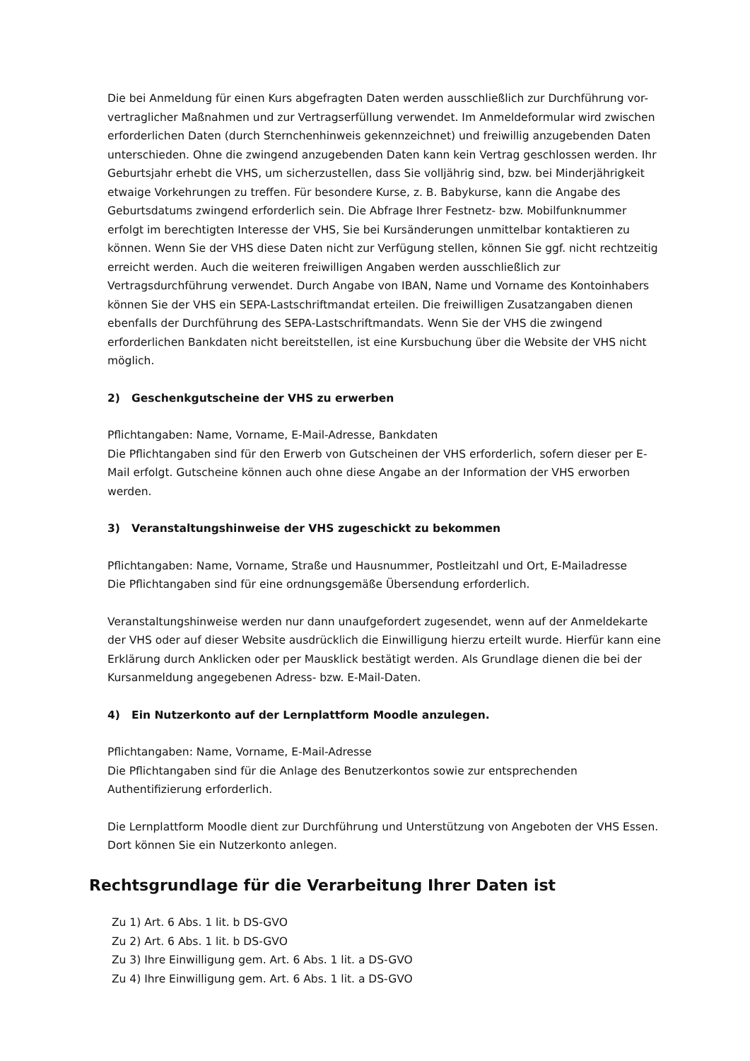Die bei Anmeldung für einen Kurs abgefragten Daten werden ausschließlich zur Durchführung vor-vertraglicher Maßnahmen und zur Vertragserfüllung verwendet. Im Anmeldeformular wird zwischen erforderlichen Daten (durch Sternchenhinweis gekennzeichnet) und freiwillig anzugebenden Daten unterschieden. Ohne die zwingend anzugebenden Daten kann kein Vertrag geschlossen werden. Ihr Geburtsjahr erhebt die VHS, um sicherzustellen, dass Sie volljährig sind, bzw. bei Minderjährigkeit etwaige Vorkehrungen zu treffen. Für besondere Kurse, z. B. Babykurse, kann die Angabe des Geburtsdatums zwingend erforderlich sein. Die Abfrage Ihrer Festnetz- bzw. Mobilfunknummer erfolgt im berechtigten Interesse der VHS, Sie bei Kursänderungen unmittelbar kontaktieren zu können. Wenn Sie der VHS diese Daten nicht zur Verfügung stellen, können Sie ggf. nicht rechtzeitig erreicht werden. Auch die weiteren freiwilligen Angaben werden ausschließlich zur Vertragsdurchführung verwendet. Durch Angabe von IBAN, Name und Vorname des Kontoinhabers können Sie der VHS ein SEPA-Lastschriftmandat erteilen. Die freiwilligen Zusatzangaben dienen ebenfalls der Durchführung des SEPA-Lastschriftmandats. Wenn Sie der VHS die zwingend erforderlichen Bankdaten nicht bereitstellen, ist eine Kursbuchung über die Website der VHS nicht möglich.
2) Geschenkgutscheine der VHS zu erwerben
Pflichtangaben: Name, Vorname, E-Mail-Adresse, Bankdaten
Die Pflichtangaben sind für den Erwerb von Gutscheinen der VHS erforderlich, sofern dieser per E-Mail erfolgt. Gutscheine können auch ohne diese Angabe an der Information der VHS erworben werden.
3) Veranstaltungshinweise der VHS zugeschickt zu bekommen
Pflichtangaben: Name, Vorname, Straße und Hausnummer, Postleitzahl und Ort, E-Mailadresse
Die Pflichtangaben sind für eine ordnungsgemäße Übersendung erforderlich.
Veranstaltungshinweise werden nur dann unaufgefordert zugesendet, wenn auf der Anmeldekarte der VHS oder auf dieser Website ausdrücklich die Einwilligung hierzu erteilt wurde. Hierfür kann eine Erklärung durch Anklicken oder per Mausklick bestätigt werden. Als Grundlage dienen die bei der Kursanmeldung angegebenen Adress- bzw. E-Mail-Daten.
4) Ein Nutzerkonto auf der Lernplattform Moodle anzulegen.
Pflichtangaben: Name, Vorname, E-Mail-Adresse
Die Pflichtangaben sind für die Anlage des Benutzerkontos sowie zur entsprechenden Authentifizierung erforderlich.
Die Lernplattform Moodle dient zur Durchführung und Unterstützung von Angeboten der VHS Essen. Dort können Sie ein Nutzerkonto anlegen.
Rechtsgrundlage für die Verarbeitung Ihrer Daten ist
Zu 1) Art. 6 Abs. 1 lit. b DS-GVO
Zu 2) Art. 6 Abs. 1 lit. b DS-GVO
Zu 3) Ihre Einwilligung gem. Art. 6 Abs. 1 lit. a DS-GVO
Zu 4) Ihre Einwilligung gem. Art. 6 Abs. 1 lit. a DS-GVO